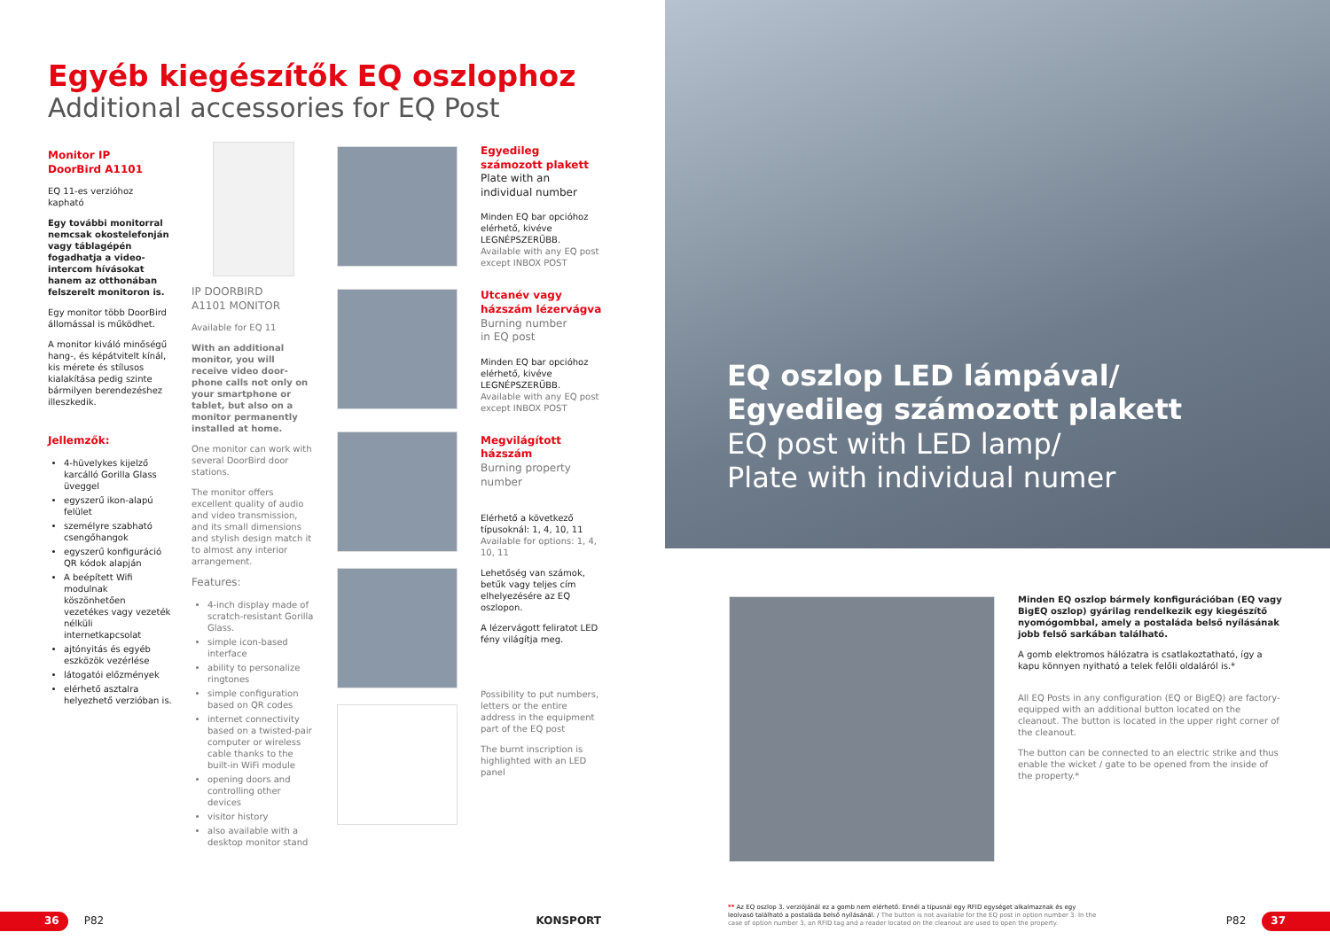Egyéb kiegészítők EQ oszlophoz
Additional accessories for EQ Post
Monitor IP
DoorBird A1101
EQ 11-es verzióhoz kapható
Egy további monitorral nemcsak okostelefonján vagy táblagépén fogadhatja a video-intercom hívásokat hanem az otthonában felszerelt monitoron is.
Egy monitor több DoorBird állomással is működhet.
A monitor kiváló minőségű hang-, és képátvitelt kínál, kis mérete és stílusos kialakítása pedig szinte bármilyen berendezéshez illeszkedik.
Jellemzők:
4-hüvelykes kijelző karcálló Gorilla Glass üveggel
egyszerű ikon-alapú felület
személyre szabható csengőhangok
egyszerű konfiguráció QR kódok alapján
A beépített Wifi modulnak köszönhetően vezetékes vagy vezeték nélküli internetkapcsolat
ajtónyitás és egyéb eszközök vezérlése
látogatói előzmények
elérhető asztalra helyezhető verzióban is.
IP DOORBIRD
A1101 MONITOR
Available for EQ 11
With an additional monitor, you will receive video door-phone calls not only on your smartphone or tablet, but also on a monitor permanently installed at home.
One monitor can work with several DoorBird door stations.
The monitor offers excellent quality of audio and video transmission, and its small dimensions and stylish design match it to almost any interior arrangement.
Features:
4-inch display made of scratch-resistant Gorilla Glass.
simple icon-based interface
ability to personalize ringtones
simple configuration based on QR codes
internet connectivity based on a twisted-pair computer or wireless cable thanks to the built-in WiFi module
opening doors and controlling other devices
visitor history
also available with a desktop monitor stand
Egyedileg számozott plakett
Plate with an individual number
Minden EQ bar opcióhoz elérhető, kivéve LEGNÉPSZERŰBB.
Available with any EQ post except INBOX POST
Utcanév vagy házszám lézervágva
Burning number
in EQ post
Minden EQ bar opcióhoz elérhető, kivéve LEGNÉPSZERŰBB.
Available with any EQ post except INBOX POST
Megvilágított házszám
Burning property number
Elérhető a következő típusoknál: 1, 4, 10, 11
Available for options: 1, 4, 10, 11
Lehetőség van számok, betűk vagy teljes cím elhelyezésére az EQ oszlopon.
A lézervágott feliratot LED fény világítja meg.
Possibility to put numbers, letters or the entire address in the equipment part of the EQ post
The burnt inscription is highlighted with an LED panel
36 P82 KONSPORT
EQ oszlop LED lámpával/
Egyedileg számozott plakett
EQ post with LED lamp/
Plate with individual numer
Minden EQ oszlop bármely konfigurációban (EQ vagy BigEQ oszlop) gyárilag rendelkezik egy kiegészítő nyomógombbal, amely a postaláda belső nyílásának jobb felső sarkában található.
A gomb elektromos hálózatra is csatlakoztatható, így a kapu könnyen nyitható a telek felőli oldaláról is.*
All EQ Posts in any configuration (EQ or BigEQ) are factory-equipped with an additional button located on the cleanout. The button is located in the upper right corner of the cleanout.
The button can be connected to an electric strike and thus enable the wicket / gate to be opened from the inside of the property.*
** Az EQ oszlop 3. verziójánál ez a gomb nem elérhető. Ennél a típusnál egy RFID egységet alkalmaznak és egy leolvasó található a postaláda belső nyílásánál. / The button is not available for the EQ post in option number 3. In the case of option number 3, an RFID tag and a reader located on the cleanout are used to open the property.
P82 37